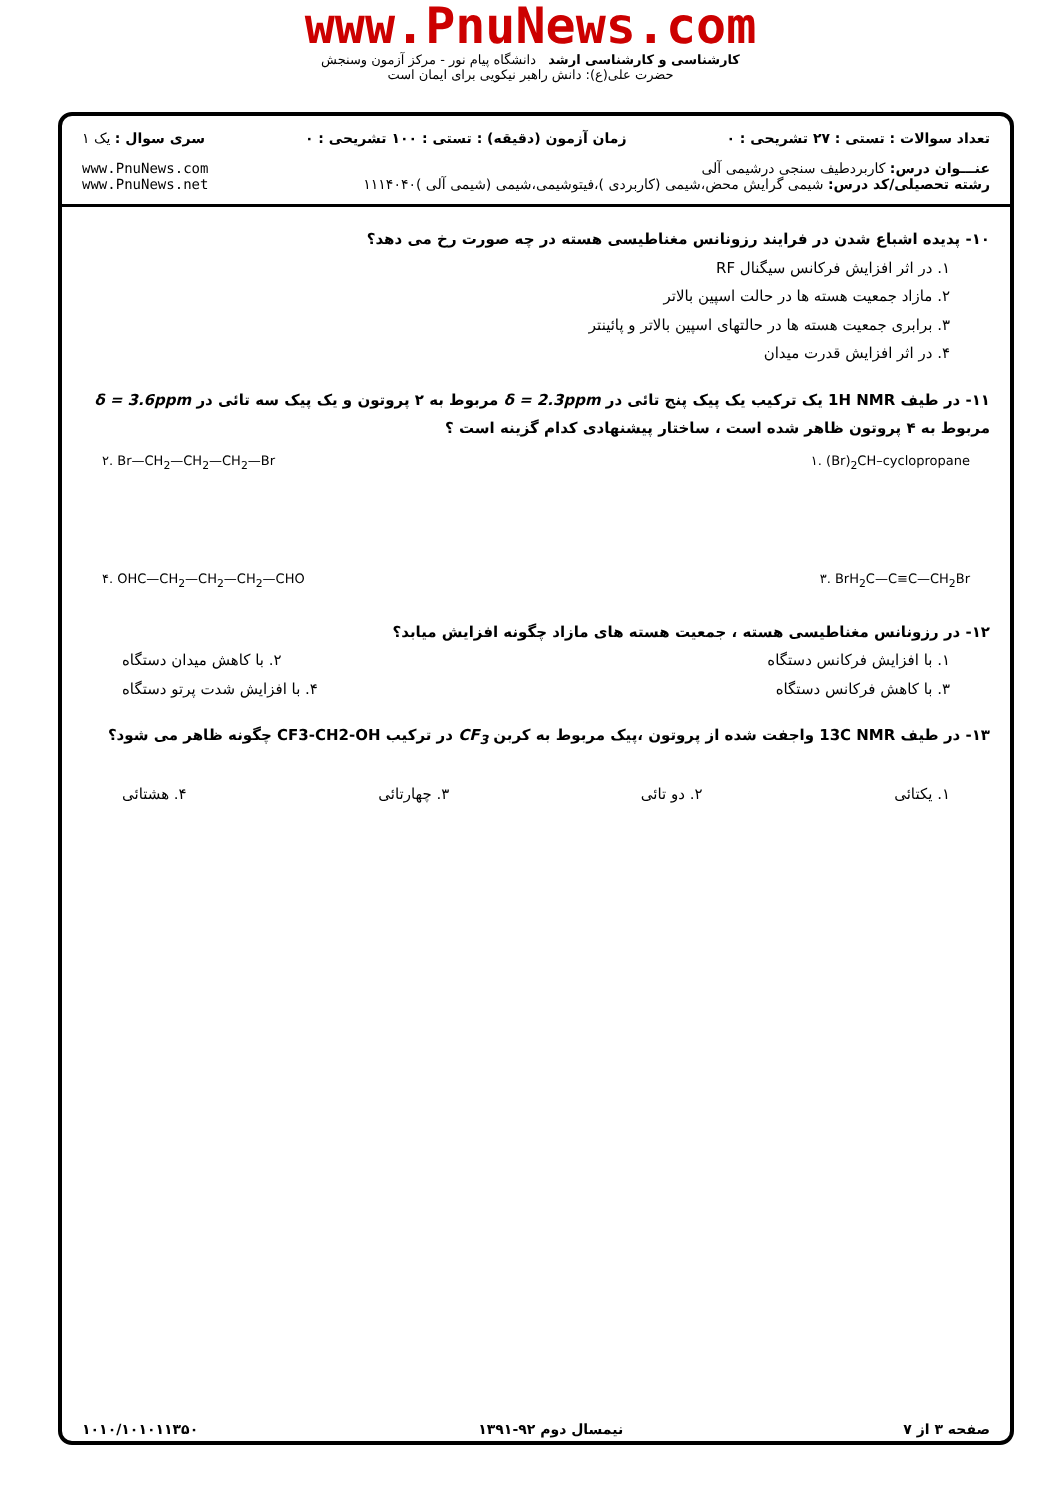www.PnuNews.com
کارشناسی و کارشناسی ارشد دانشگاه پیام نور - مرکز آزمون وسنجش
حضرت علی(ع): دانش راهبر نیکویی برای ایمان است
تعداد سوالات : تستی : ۲۷ تشریحی : ۰
زمان آزمون (دقیقه) : تستی : ۱۰۰ تشریحی : ۰
سری سوال : یک ۱
عنـــوان درس: کاربردطیف سنجی درشیمی آلی
رشته تحصیلی/کد درس: شیمی گرایش محض،شیمی (کاربردی )،فیتوشیمی،شیمی (شیمی آلی )۱۱۱۴۰۴۰
www.PnuNews.com
www.PnuNews.net
۱۰- پدیده اشباع شدن در فرایند رزونانس مغناطیسی هسته در چه صورت رخ می دهد؟
۱. در اثر افزایش فرکانس سیگنال RF
۲. مازاد جمعیت هسته ها در حالت اسپین بالاتر
۳. برابری جمعیت هسته ها در حالتهای اسپین بالاتر و پائینتر
۴. در اثر افزایش قدرت میدان
۱۱- در طیف 1H NMR یک ترکیب یک پیک پنج تائی در δ = 2.3ppm مربوط به ۲ پروتون و یک پیک سه تائی در δ = 3.6ppm مربوط به ۴ پروتون ظاهر شده است ، ساختار پیشنهادی کدام گزینه است ؟
۲. Br—CH<sub>2</sub>—CH<sub>2</sub>—CH<sub>2</sub>—Br ۱. (Br)<sub>2</sub>CH–cyclopropane
۴. OHC—CH<sub>2</sub>—CH<sub>2</sub>—CH<sub>2</sub>—CHO ۳. BrH<sub>2</sub>C—C≡C—CH<sub>2</sub>Br
۱۲- در رزونانس مغناطیسی هسته ، جمعیت هسته های مازاد چگونه افزایش میابد؟
۱. با افزایش فرکانس دستگاه ۲. با کاهش میدان دستگاه
۳. با کاهش فرکانس دستگاه ۴. با افزایش شدت پرتو دستگاه
۱۳- در طیف 13C NMR واجفت شده از پروتون ،پیک مربوط به کربن CF<sub>3</sub> در ترکیب CF3-CH2-OH چگونه ظاهر می شود؟
۱. یکتائی ۲. دو تائی ۳. چهارتائی ۴. هشتائی
صفحه ۳ از ۷ نیمسال دوم ۹۲-۱۳۹۱ ۱۰۱۰/۱۰۱۰۱۱۳۵۰